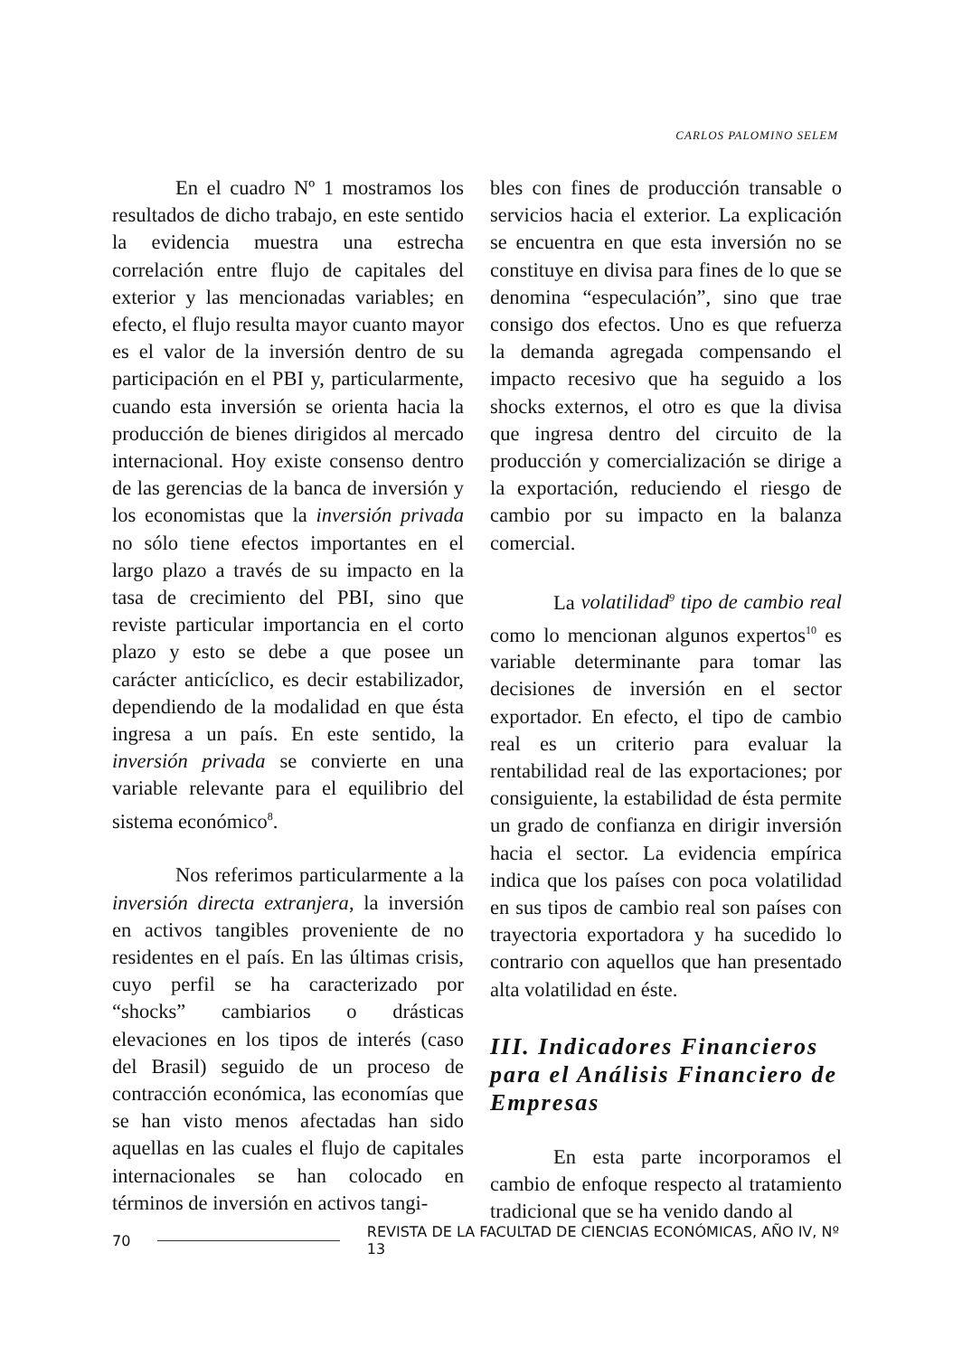CARLOS PALOMINO SELEM
En el cuadro Nº 1 mostramos los resultados de dicho trabajo, en este sentido la evidencia muestra una estrecha correlación entre flujo de capitales del exterior y las mencionadas variables; en efecto, el flujo resulta mayor cuanto mayor es el valor de la inversión dentro de su participación en el PBI y, particularmente, cuando esta inversión se orienta hacia la producción de bienes dirigidos al mercado internacional. Hoy existe consenso dentro de las gerencias de la banca de inversión y los economistas que la inversión privada no sólo tiene efectos importantes en el largo plazo a través de su impacto en la tasa de crecimiento del PBI, sino que reviste particular importancia en el corto plazo y esto se debe a que posee un carácter anticíclico, es decir estabilizador, dependiendo de la modalidad en que ésta ingresa a un país. En este sentido, la inversión privada se convierte en una variable relevante para el equilibrio del sistema económico<sup>8</sup>.
Nos referimos particularmente a la inversión directa extranjera, la inversión en activos tangibles proveniente de no residentes en el país. En las últimas crisis, cuyo perfil se ha caracterizado por “shocks” cambiarios o drásticas elevaciones en los tipos de interés (caso del Brasil) seguido de un proceso de contracción económica, las economías que se han visto menos afectadas han sido aquellas en las cuales el flujo de capitales internacionales se han colocado en términos de inversión en activos tangi-
bles con fines de producción transable o servicios hacia el exterior. La explicación se encuentra en que esta inversión no se constituye en divisa para fines de lo que se denomina “especulación”, sino que trae consigo dos efectos. Uno es que refuerza la demanda agregada compensando el impacto recesivo que ha seguido a los shocks externos, el otro es que la divisa que ingresa dentro del circuito de la producción y comercialización se dirige a la exportación, reduciendo el riesgo de cambio por su impacto en la balanza comercial.
La volatilidad<sup>9</sup> tipo de cambio real como lo mencionan algunos expertos<sup>10</sup> es variable determinante para tomar las decisiones de inversión en el sector exportador. En efecto, el tipo de cambio real es un criterio para evaluar la rentabilidad real de las exportaciones; por consiguiente, la estabilidad de ésta permite un grado de confianza en dirigir inversión hacia el sector. La evidencia empírica indica que los países con poca volatilidad en sus tipos de cambio real son países con trayectoria exportadora y ha sucedido lo contrario con aquellos que han presentado alta volatilidad en éste.
III. Indicadores Financieros para el Análisis Financiero de Empresas
En esta parte incorporamos el cambio de enfoque respecto al tratamiento tradicional que se ha venido dando al
70 REVISTA DE LA FACULTAD DE CIENCIAS ECONÓMICAS, AÑO IV, Nº 13